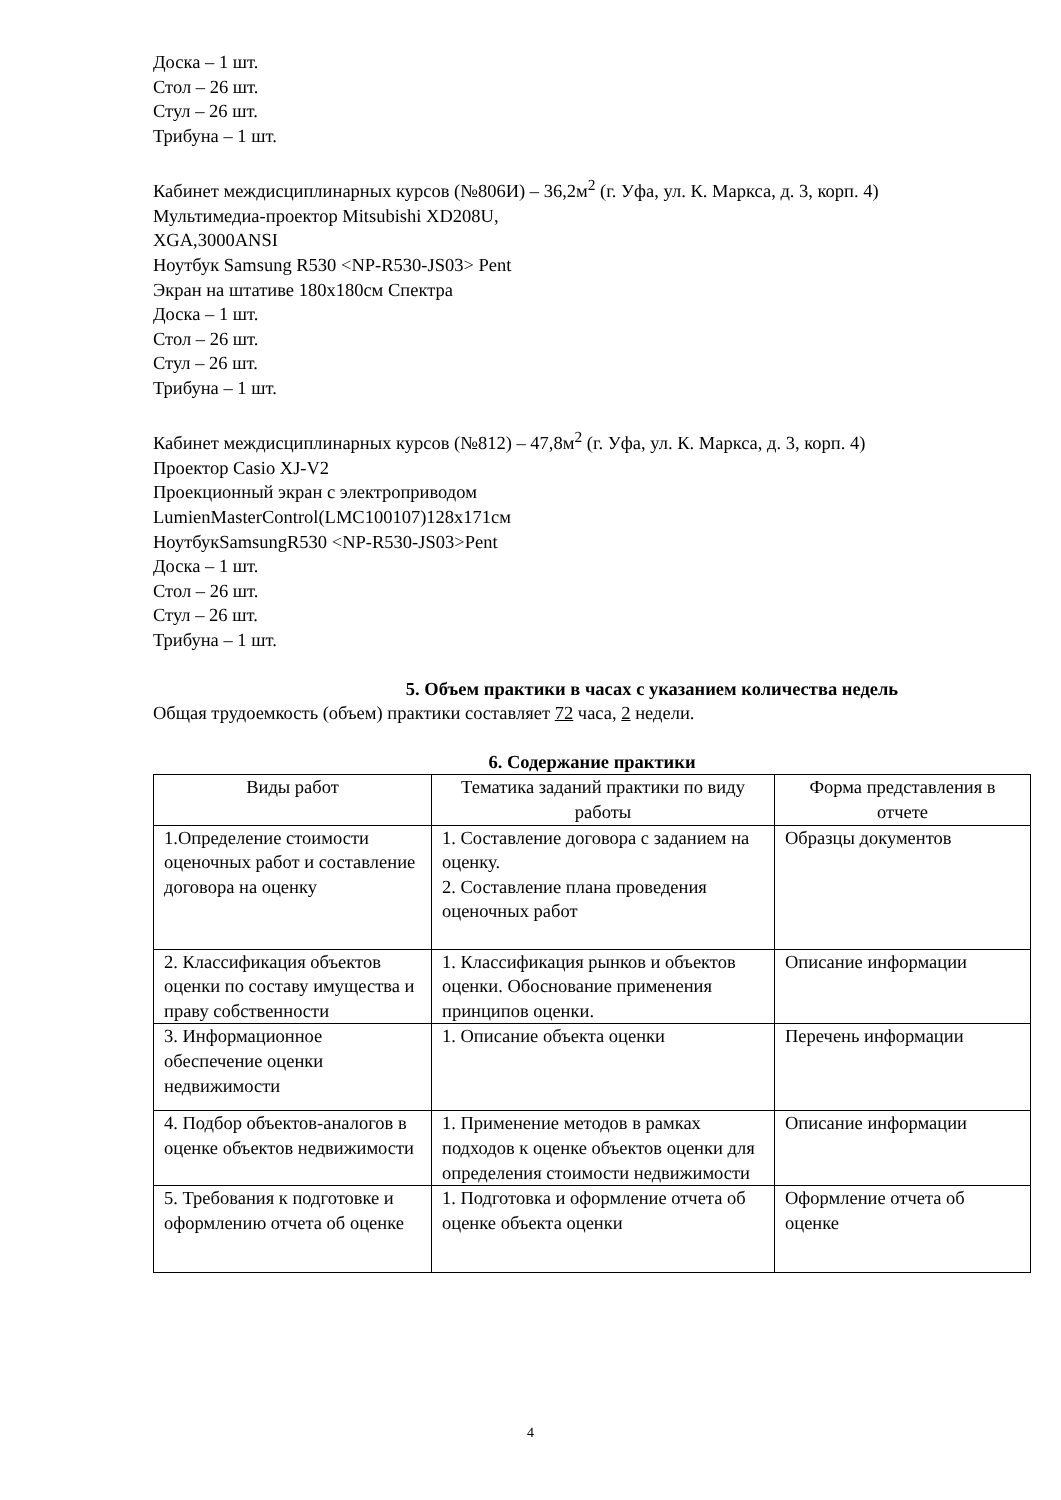Доска – 1 шт.
Стол – 26 шт.
Стул – 26 шт.
Трибуна – 1 шт.
Кабинет междисциплинарных курсов (№806И) – 36,2м<sup>2</sup> (г. Уфа, ул. К. Маркса, д. 3, корп. 4)
Мультимедиа-проектор Mitsubishi XD208U,
XGA,3000ANSI
Ноутбук Samsung R530 <NP-R530-JS03> Pent
Экран на штативе 180х180см Спектра
Доска – 1 шт.
Стол – 26 шт.
Стул – 26 шт.
Трибуна – 1 шт.
Кабинет междисциплинарных курсов (№812) – 47,8м<sup>2</sup> (г. Уфа, ул. К. Маркса, д. 3, корп. 4)
Проектор Casio XJ-V2
Проекционный экран с электроприводом
LumienMasterControl(LMC100107)128x171см
НоутбукSamsungR530 <NP-R530-JS03>Pent
Доска – 1 шт.
Стол – 26 шт.
Стул – 26 шт.
Трибуна – 1 шт.
5. Объем практики в часах с указанием количества недель
Общая трудоемкость (объем) практики составляет 72 часа, 2 недели.
6. Содержание практики
| Виды работ | Тематика заданий практики по виду работы | Форма представления в отчете |
| 1.Определение стоимости оценочных работ и составление договора на оценку | 1. Составление договора с заданием на оценку. 2. Составление плана проведения оценочных работ | Образцы документов |
| 2. Классификация объектов оценки по составу имущества и праву собственности | 1. Классификация рынков и объектов оценки. Обоснование применения принципов оценки. | Описание информации |
| 3. Информационное обеспечение оценки недвижимости | 1. Описание объекта оценки | Перечень информации |
| 4. Подбор объектов-аналогов в оценке объектов недвижимости | 1. Применение методов в рамках подходов к оценке объектов оценки для определения стоимости недвижимости | Описание информации |
| 5. Требования к подготовке и оформлению отчета об оценке | 1. Подготовка и оформление отчета об оценке объекта оценки | Оформление отчета об оценке |
4